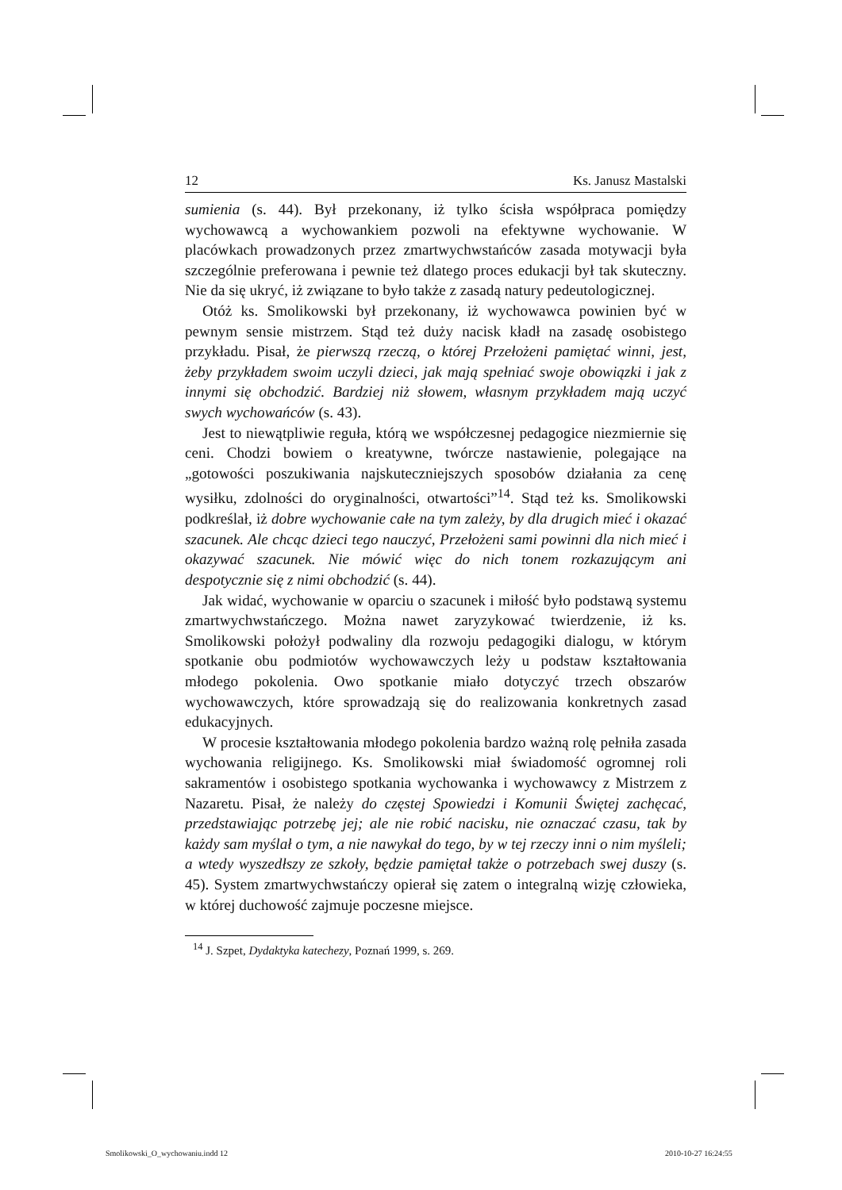12 Ks. Janusz Mastalski
sumienia (s. 44). Był przekonany, iż tylko ścisła współpraca pomiędzy wychowawcą a wychowankiem pozwoli na efektywne wychowanie. W placówkach prowadzonych przez zmartwychwstańców zasada motywacji była szczególnie preferowana i pewnie też dlatego proces edukacji był tak skuteczny. Nie da się ukryć, iż związane to było także z zasadą natury pedeutologicznej.
Otóż ks. Smolikowski był przekonany, iż wychowawca powinien być w pewnym sensie mistrzem. Stąd też duży nacisk kładł na zasadę osobistego przykładu. Pisał, że pierwszą rzeczą, o której Przełożeni pamiętać winni, jest, żeby przykładem swoim uczyli dzieci, jak mają spełniać swoje obowiązki i jak z innymi się obchodzić. Bardziej niż słowem, własnym przykładem mają uczyć swych wychowańców (s. 43).
Jest to niewątpliwie reguła, którą we współczesnej pedagogice niezmiernie się ceni. Chodzi bowiem o kreatywne, twórcze nastawienie, polegające na „gotowości poszukiwania najskuteczniejszych sposobów działania za cenę wysiłku, zdolności do oryginalności, otwartości”<sup>14</sup>. Stąd też ks. Smolikowski podkreślał, iż dobre wychowanie całe na tym zależy, by dla drugich mieć i okazać szacunek. Ale chcąc dzieci tego nauczyć, Przełożeni sami powinni dla nich mieć i okazywać szacunek. Nie mówić więc do nich tonem rozkazującym ani despotycznie się z nimi obchodzić (s. 44).
Jak widać, wychowanie w oparciu o szacunek i miłość było podstawą systemu zmartwychwstańczego. Można nawet zaryzykować twierdzenie, iż ks. Smolikowski położył podwaliny dla rozwoju pedagogiki dialogu, w którym spotkanie obu podmiotów wychowawczych leży u podstaw kształtowania młodego pokolenia. Owo spotkanie miało dotyczyć trzech obszarów wychowawczych, które sprowadzają się do realizowania konkretnych zasad edukacyjnych.
W procesie kształtowania młodego pokolenia bardzo ważną rolę pełniła zasada wychowania religijnego. Ks. Smolikowski miał świadomość ogromnej roli sakramentów i osobistego spotkania wychowanka i wychowawcy z Mistrzem z Nazaretu. Pisał, że należy do częstej Spowiedzi i Komunii Świętej zachęcać, przedstawiając potrzebę jej; ale nie robić nacisku, nie oznaczać czasu, tak by każdy sam myślał o tym, a nie nawykał do tego, by w tej rzeczy inni o nim myśleli; a wtedy wyszedłszy ze szkoły, będzie pamiętał także o potrzebach swej duszy (s. 45). System zmartwychwstańczy opierał się zatem o integralną wizję człowieka, w której duchowość zajmuje poczesne miejsce.
<sup>14</sup> J. Szpet, Dydaktyka katechezy, Poznań 1999, s. 269.
Smolikowski_O_wychowaniu.indd 12
2010-10-27 16:24:55